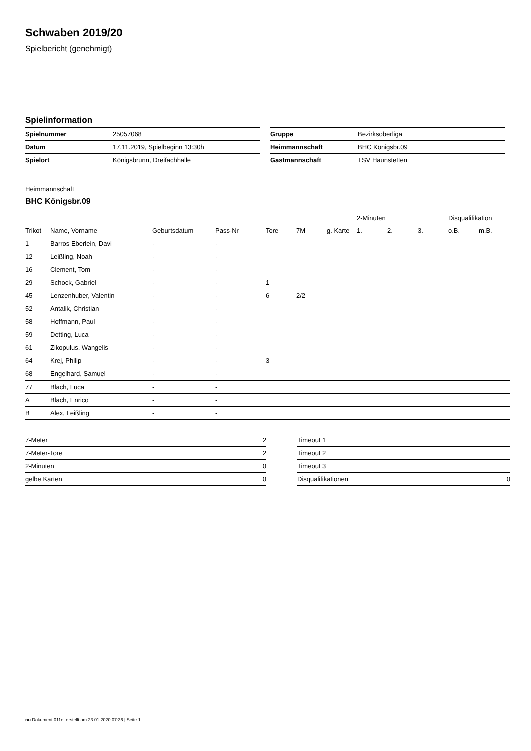Schwaben 2019/20
Spielbericht (genehmigt)
Spielinformation
| Spielnummer | 25057068 |
| Datum | 17.11.2019, Spielbeginn 13:30h |
| Spielort | Königsbrunn, Dreifachhalle |
| Gruppe | Bezirksoberliga |
| Heimmannschaft | BHC Königsbr.09 |
| Gastmannschaft | TSV Haunstetten |
Heimmannschaft
BHC Königsbr.09
| | | | | | | | 2-Minuten | | | Disqualifikation | |
| --- | --- | --- | --- | --- | --- | --- | --- | --- | --- | --- | --- |
| Trikot | Name, Vorname | Geburtsdatum | Pass-Nr | Tore | 7M | g. Karte | 1. | 2. | 3. | o.B. | m.B. |
| 1 | Barros Eberlein, Davi | - | - | | | | | | | | |
| 12 | Leißling, Noah | - | - | | | | | | | | |
| 16 | Clement, Tom | - | - | | | | | | | | |
| 29 | Schock, Gabriel | - | - | 1 | | | | | | | |
| 45 | Lenzenhuber, Valentin | - | - | 6 | 2/2 | | | | | | |
| 52 | Antalik, Christian | - | - | | | | | | | | |
| 58 | Hoffmann, Paul | - | - | | | | | | | | |
| 59 | Detting, Luca | - | - | | | | | | | | |
| 61 | Zikopulus, Wangelis | - | - | | | | | | | | |
| 64 | Krej, Philip | - | - | 3 | | | | | | | |
| 68 | Engelhard, Samuel | - | - | | | | | | | | |
| 77 | Blach, Luca | - | - | | | | | | | | |
| A | Blach, Enrico | - | - | | | | | | | | |
| B | Alex, Leißling | - | - | | | | | | | | |
| 7-Meter | 2 |
| 7-Meter-Tore | 2 |
| 2-Minuten | 0 |
| gelbe Karten | 0 |
| Timeout 1 | |
| Timeout 2 | |
| Timeout 3 | |
| Disqualifikationen | 0 |
nu.Dokument 011e, erstellt am 23.01.2020 07:36 | Seite 1